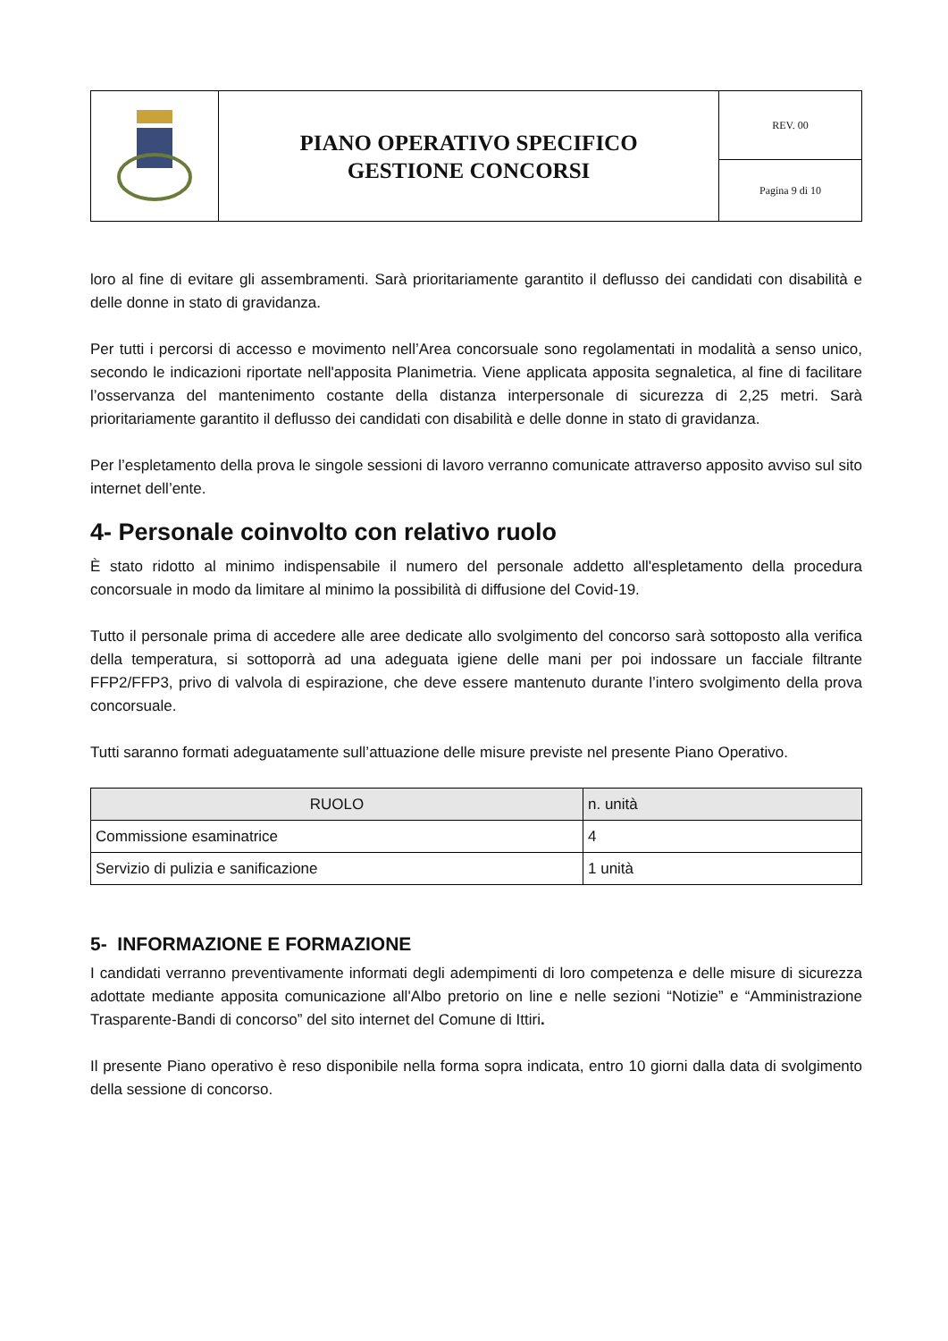| | PIANO OPERATIVO SPECIFICO GESTIONE CONCORSI | REV. 00 |
| | | Pagina 9 di 10 |
loro al fine di evitare gli assembramenti. Sarà prioritariamente garantito il deflusso dei candidati con disabilità e delle donne in stato di gravidanza.
Per tutti i percorsi di accesso e movimento nell’Area concorsuale sono regolamentati in modalità a senso unico, secondo le indicazioni riportate nell'apposita Planimetria. Viene applicata apposita segnaletica, al fine di facilitare l’osservanza del mantenimento costante della distanza interpersonale di sicurezza di 2,25 metri. Sarà prioritariamente garantito il deflusso dei candidati con disabilità e delle donne in stato di gravidanza.
Per l’espletamento della prova le singole sessioni di lavoro verranno comunicate attraverso apposito avviso sul sito internet dell’ente.
4- Personale coinvolto con relativo ruolo
È stato ridotto al minimo indispensabile il numero del personale addetto all'espletamento della procedura concorsuale in modo da limitare al minimo la possibilità di diffusione del Covid-19.
Tutto il personale prima di accedere alle aree dedicate allo svolgimento del concorso sarà sottoposto alla verifica della temperatura, si sottoporrà ad una adeguata igiene delle mani per poi indossare un facciale filtrante FFP2/FFP3, privo di valvola di espirazione, che deve essere mantenuto durante l’intero svolgimento della prova concorsuale.
Tutti saranno formati adeguatamente sull’attuazione delle misure previste nel presente Piano Operativo.
| RUOLO | n. unità |
| --- | --- |
| Commissione esaminatrice | 4 |
| Servizio di pulizia e sanificazione | 1 unità |
5- INFORMAZIONE E FORMAZIONE
I candidati verranno preventivamente informati degli adempimenti di loro competenza e delle misure di sicurezza adottate mediante apposita comunicazione all'Albo pretorio on line e nelle sezioni “Notizie” e “Amministrazione Trasparente-Bandi di concorso” del sito internet del Comune di Ittiri.
Il presente Piano operativo è reso disponibile nella forma sopra indicata, entro 10 giorni dalla data di svolgimento della sessione di concorso.